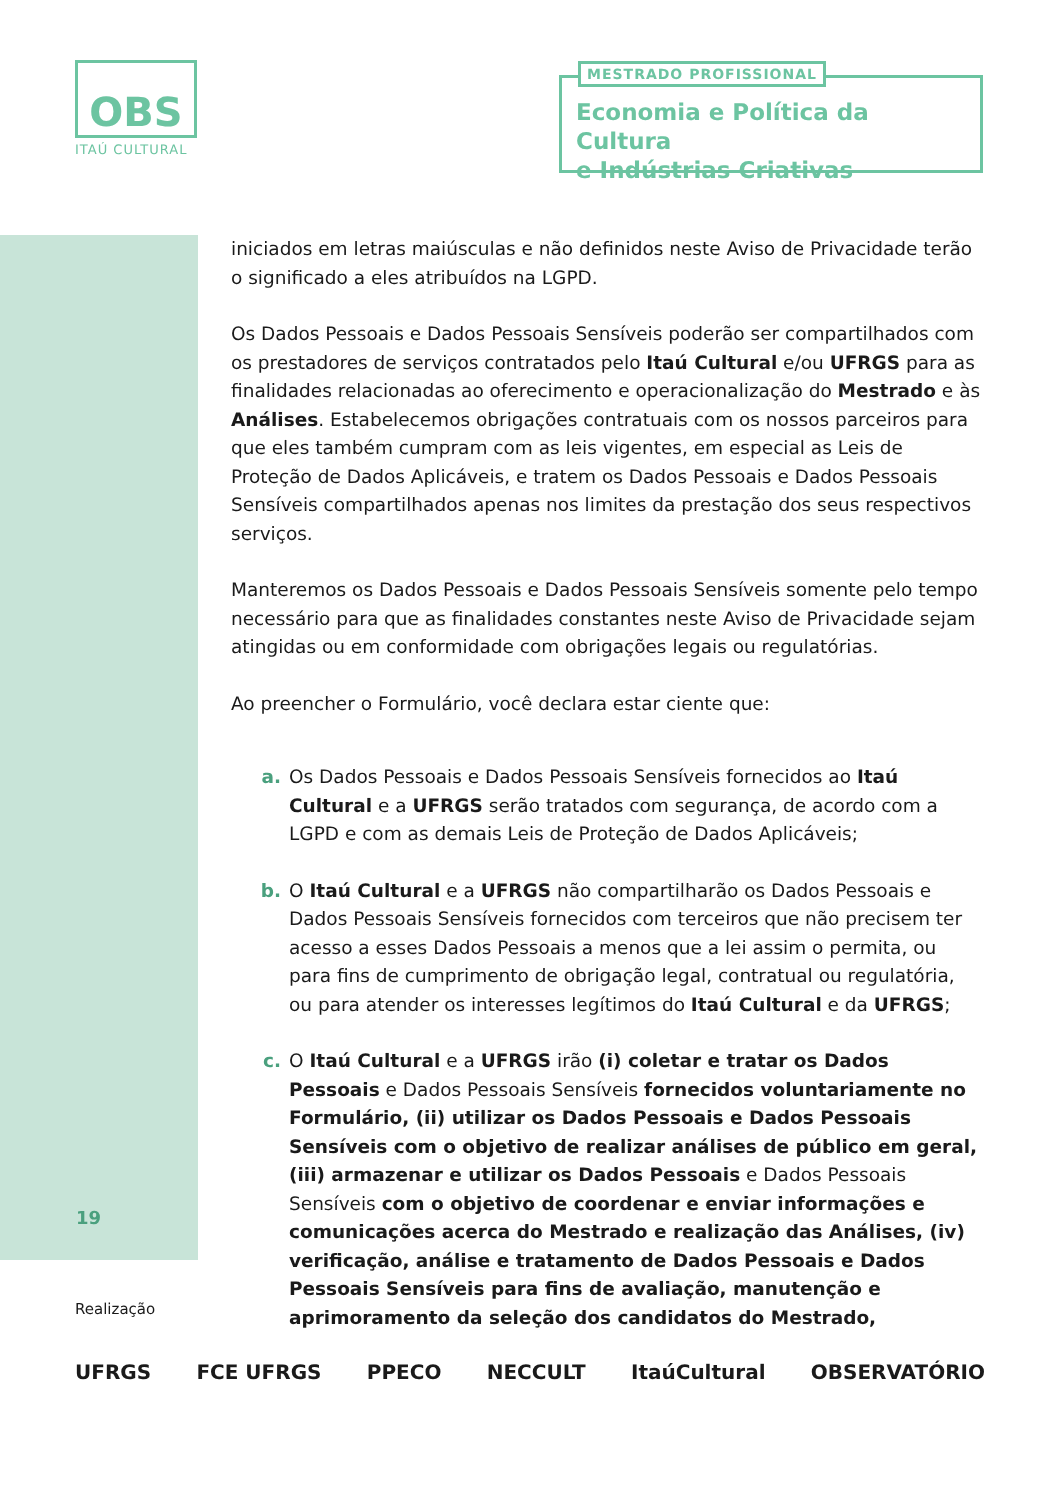OBS
ITAÚ CULTURAL
MESTRADO PROFISSIONAL
Economia e Política da Cultura
e Indústrias Criativas
iniciados em letras maiúsculas e não definidos neste Aviso de Privacidade terão o significado a eles atribuídos na LGPD.
Os Dados Pessoais e Dados Pessoais Sensíveis poderão ser compartilhados com os prestadores de serviços contratados pelo Itaú Cultural e/ou UFRGS para as finalidades relacionadas ao oferecimento e operacionalização do Mestrado e às Análises. Estabelecemos obrigações contratuais com os nossos parceiros para que eles também cumpram com as leis vigentes, em especial as Leis de Proteção de Dados Aplicáveis, e tratem os Dados Pessoais e Dados Pessoais Sensíveis compartilhados apenas nos limites da prestação dos seus respectivos serviços.
Manteremos os Dados Pessoais e Dados Pessoais Sensíveis somente pelo tempo necessário para que as finalidades constantes neste Aviso de Privacidade sejam atingidas ou em conformidade com obrigações legais ou regulatórias.
Ao preencher o Formulário, você declara estar ciente que:
a. Os Dados Pessoais e Dados Pessoais Sensíveis fornecidos ao Itaú Cultural e a UFRGS serão tratados com segurança, de acordo com a LGPD e com as demais Leis de Proteção de Dados Aplicáveis;
b. O Itaú Cultural e a UFRGS não compartilharão os Dados Pessoais e Dados Pessoais Sensíveis fornecidos com terceiros que não precisem ter acesso a esses Dados Pessoais a menos que a lei assim o permita, ou para fins de cumprimento de obrigação legal, contratual ou regulatória, ou para atender os interesses legítimos do Itaú Cultural e da UFRGS;
c. O Itaú Cultural e a UFRGS irão (i) coletar e tratar os Dados Pessoais e Dados Pessoais Sensíveis fornecidos voluntariamente no Formulário, (ii) utilizar os Dados Pessoais e Dados Pessoais Sensíveis com o objetivo de realizar análises de público em geral, (iii) armazenar e utilizar os Dados Pessoais e Dados Pessoais Sensíveis com o objetivo de coordenar e enviar informações e comunicações acerca do Mestrado e realização das Análises, (iv) verificação, análise e tratamento de Dados Pessoais e Dados Pessoais Sensíveis para fins de avaliação, manutenção e aprimoramento da seleção dos candidatos do Mestrado,
19
Realização
UFRGS FCE UFRGS PPECO NECCULT ItaúCultural OBSERVATÓRIO